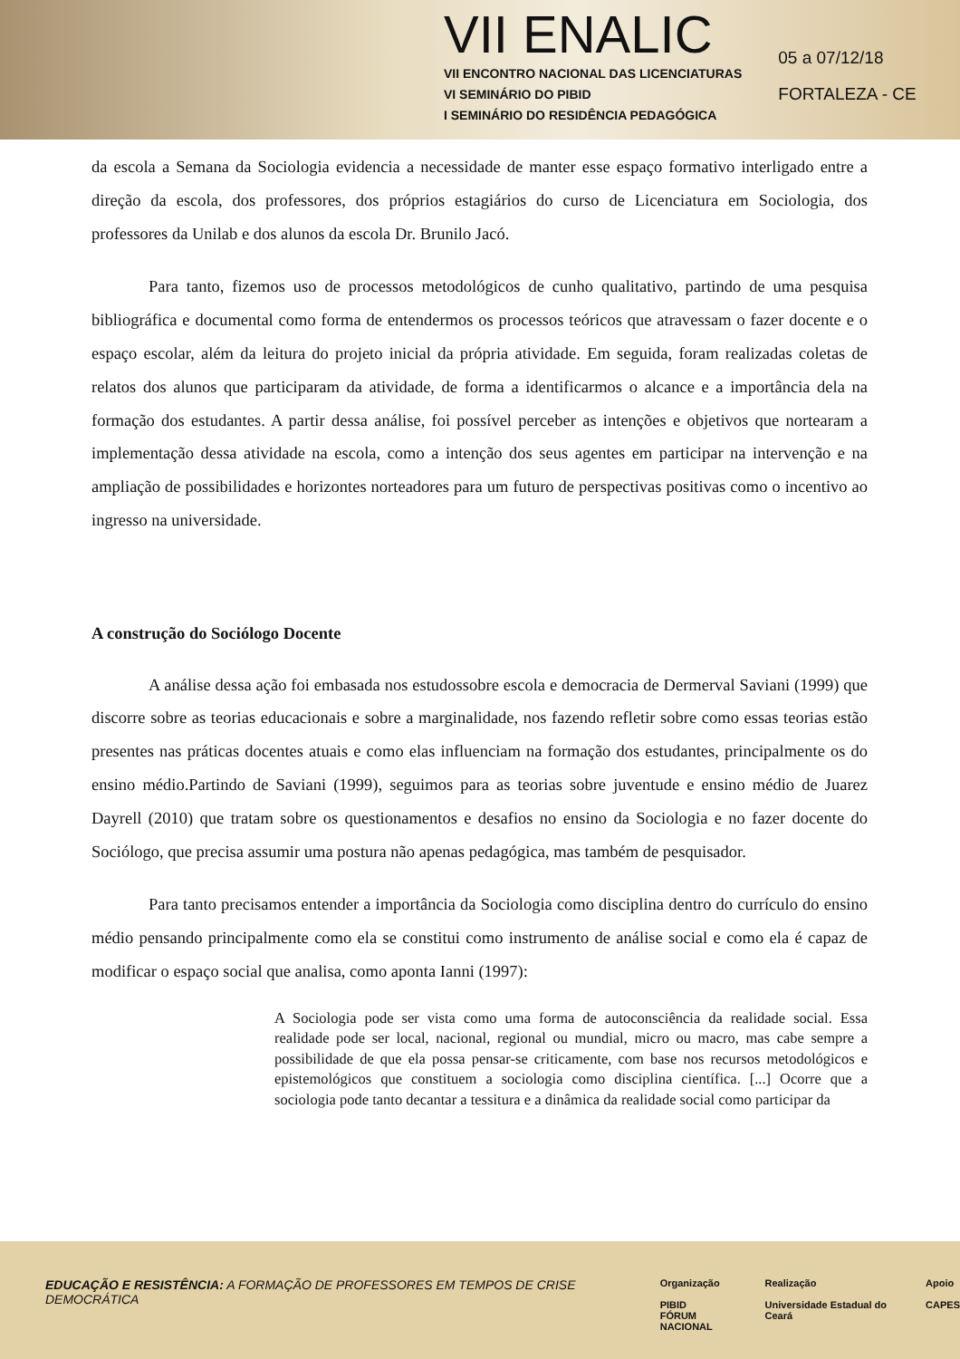VII ENALIC
VII ENCONTRO NACIONAL DAS LICENCIATURAS
VI SEMINÁRIO DO PIBID
I SEMINÁRIO DO RESIDÊNCIA PEDAGÓGICA
05 a 07/12/18
FORTALEZA - CE
da escola a Semana da Sociologia evidencia a necessidade de manter esse espaço formativo interligado entre a direção da escola, dos professores, dos próprios estagiários do curso de Licenciatura em Sociologia, dos professores da Unilab e dos alunos da escola Dr. Brunilo Jacó.
Para tanto, fizemos uso de processos metodológicos de cunho qualitativo, partindo de uma pesquisa bibliográfica e documental como forma de entendermos os processos teóricos que atravessam o fazer docente e o espaço escolar, além da leitura do projeto inicial da própria atividade. Em seguida, foram realizadas coletas de relatos dos alunos que participaram da atividade, de forma a identificarmos o alcance e a importância dela na formação dos estudantes. A partir dessa análise, foi possível perceber as intenções e objetivos que nortearam a implementação dessa atividade na escola, como a intenção dos seus agentes em participar na intervenção e na ampliação de possibilidades e horizontes norteadores para um futuro de perspectivas positivas como o incentivo ao ingresso na universidade.
A construção do Sociólogo Docente
A análise dessa ação foi embasada nos estudossobre escola e democracia de Dermerval Saviani (1999) que discorre sobre as teorias educacionais e sobre a marginalidade, nos fazendo refletir sobre como essas teorias estão presentes nas práticas docentes atuais e como elas influenciam na formação dos estudantes, principalmente os do ensino médio.Partindo de Saviani (1999), seguimos para as teorias sobre juventude e ensino médio de Juarez Dayrell (2010) que tratam sobre os questionamentos e desafios no ensino da Sociologia e no fazer docente do Sociólogo, que precisa assumir uma postura não apenas pedagógica, mas também de pesquisador.
Para tanto precisamos entender a importância da Sociologia como disciplina dentro do currículo do ensino médio pensando principalmente como ela se constitui como instrumento de análise social e como ela é capaz de modificar o espaço social que analisa, como aponta Ianni (1997):
A Sociologia pode ser vista como uma forma de autoconsciência da realidade social. Essa realidade pode ser local, nacional, regional ou mundial, micro ou macro, mas cabe sempre a possibilidade de que ela possa pensar-se criticamente, com base nos recursos metodológicos e epistemológicos que constituem a sociologia como disciplina científica. [...] Ocorre que a sociologia pode tanto decantar a tessitura e a dinâmica da realidade social como participar da
EDUCAÇÃO E RESISTÊNCIA: A FORMAÇÃO DE PROFESSORES EM TEMPOS DE CRISE DEMOCRÁTICA
Organização
PIBID
FÓRUM NACIONAL
Realização
Universidade Estadual do Ceará
Apoio
CAPES